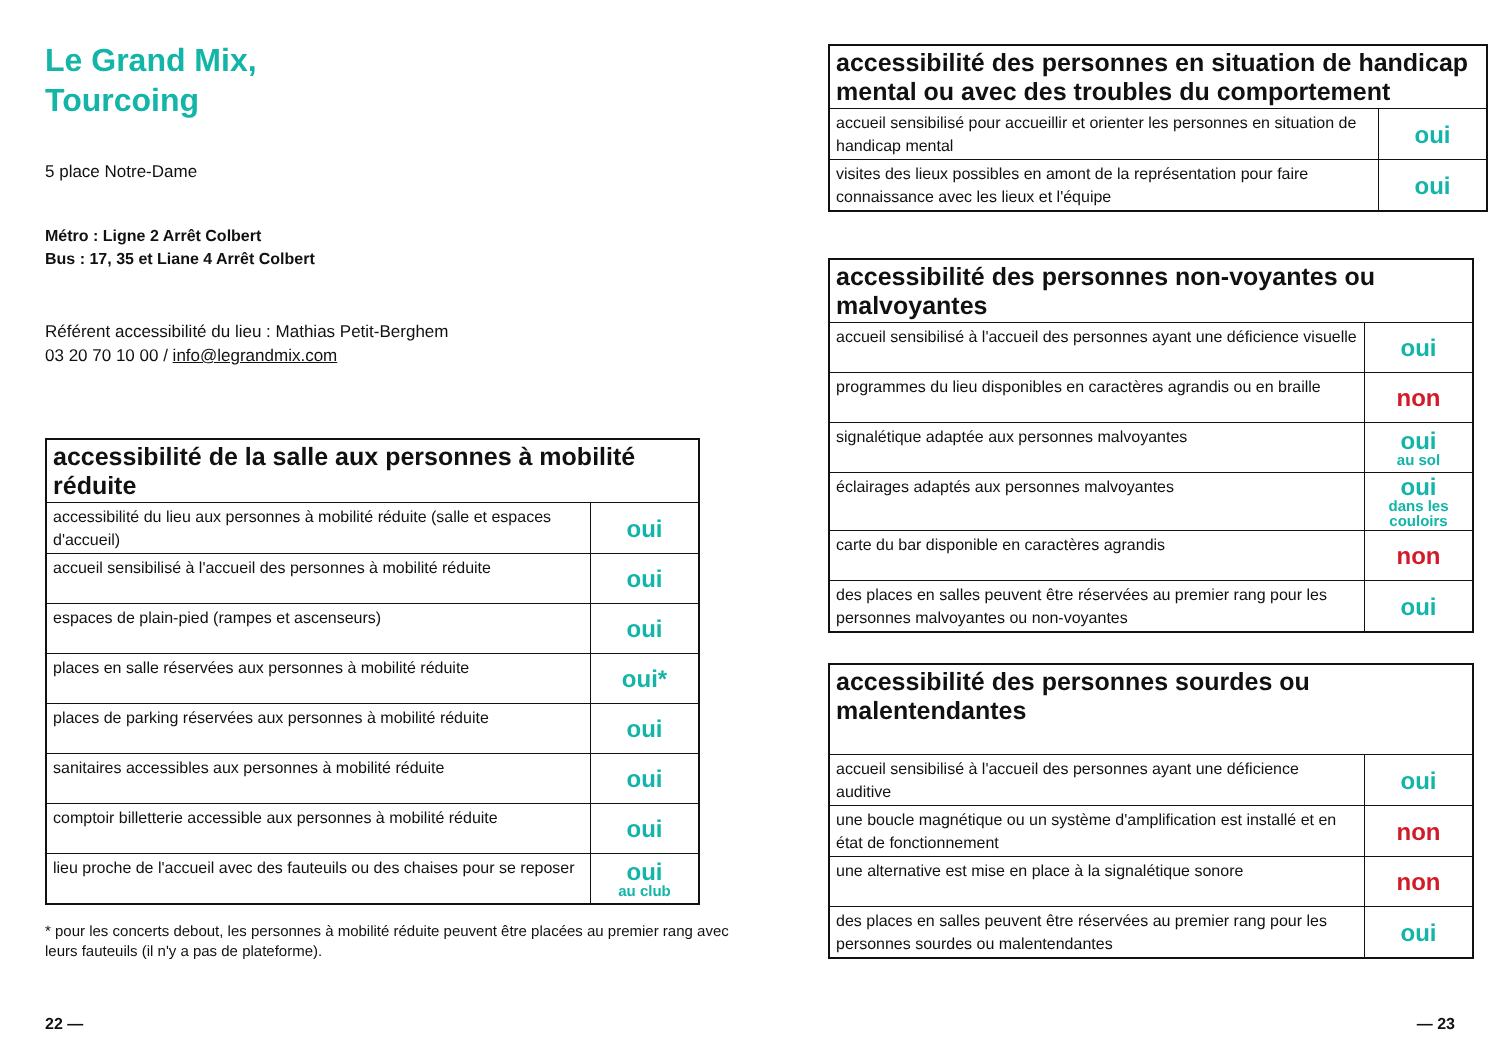Le Grand Mix,
Tourcoing
5 place Notre-Dame
Métro : Ligne 2 Arrêt Colbert
Bus : 17, 35 et Liane 4 Arrêt Colbert
Référent accessibilité du lieu : Mathias Petit-Berghem
03 20 70 10 00 / info@legrandmix.com
| accessibilité de la salle aux personnes à mobilité réduite | |
| --- | --- |
| accessibilité du lieu aux personnes à mobilité réduite (salle et espaces d'accueil) | oui |
| accueil sensibilisé à l'accueil des personnes à mobilité réduite | oui |
| espaces de plain-pied (rampes et ascenseurs) | oui |
| places en salle réservées aux personnes à mobilité réduite | oui* |
| places de parking réservées aux personnes à mobilité réduite | oui |
| sanitaires accessibles aux personnes à mobilité réduite | oui |
| comptoir billetterie accessible aux personnes à mobilité réduite | oui |
| lieu proche de l'accueil avec des fauteuils ou des chaises pour se reposer | oui au club |
* pour les concerts debout, les personnes à mobilité réduite peuvent être placées au premier rang avec leurs fauteuils (il n'y a pas de plateforme).
22 —
| accessibilité des personnes en situation de handicap mental ou avec des troubles du comportement | |
| --- | --- |
| accueil sensibilisé pour accueillir et orienter les personnes en situation de handicap mental | oui |
| visites des lieux possibles en amont de la représentation pour faire connaissance avec les lieux et l'équipe | oui |
| accessibilité des personnes non-voyantes ou malvoyantes | |
| --- | --- |
| accueil sensibilisé à l'accueil des personnes ayant une déficience visuelle | oui |
| programmes du lieu disponibles en caractères agrandis ou en braille | non |
| signalétique adaptée aux personnes malvoyantes | oui au sol |
| éclairages adaptés aux personnes malvoyantes | oui dans les couloirs |
| carte du bar disponible en caractères agrandis | non |
| des places en salles peuvent être réservées au premier rang pour les personnes malvoyantes ou non-voyantes | oui |
| accessibilité des personnes sourdes ou malentendantes | |
| --- | --- |
| accueil sensibilisé à l'accueil des personnes ayant une déficience auditive | oui |
| une boucle magnétique ou un système d'amplification est installé et en état de fonctionnement | non |
| une alternative est mise en place à la signalétique sonore | non |
| des places en salles peuvent être réservées au premier rang pour les personnes sourdes ou malentendantes | oui |
— 23